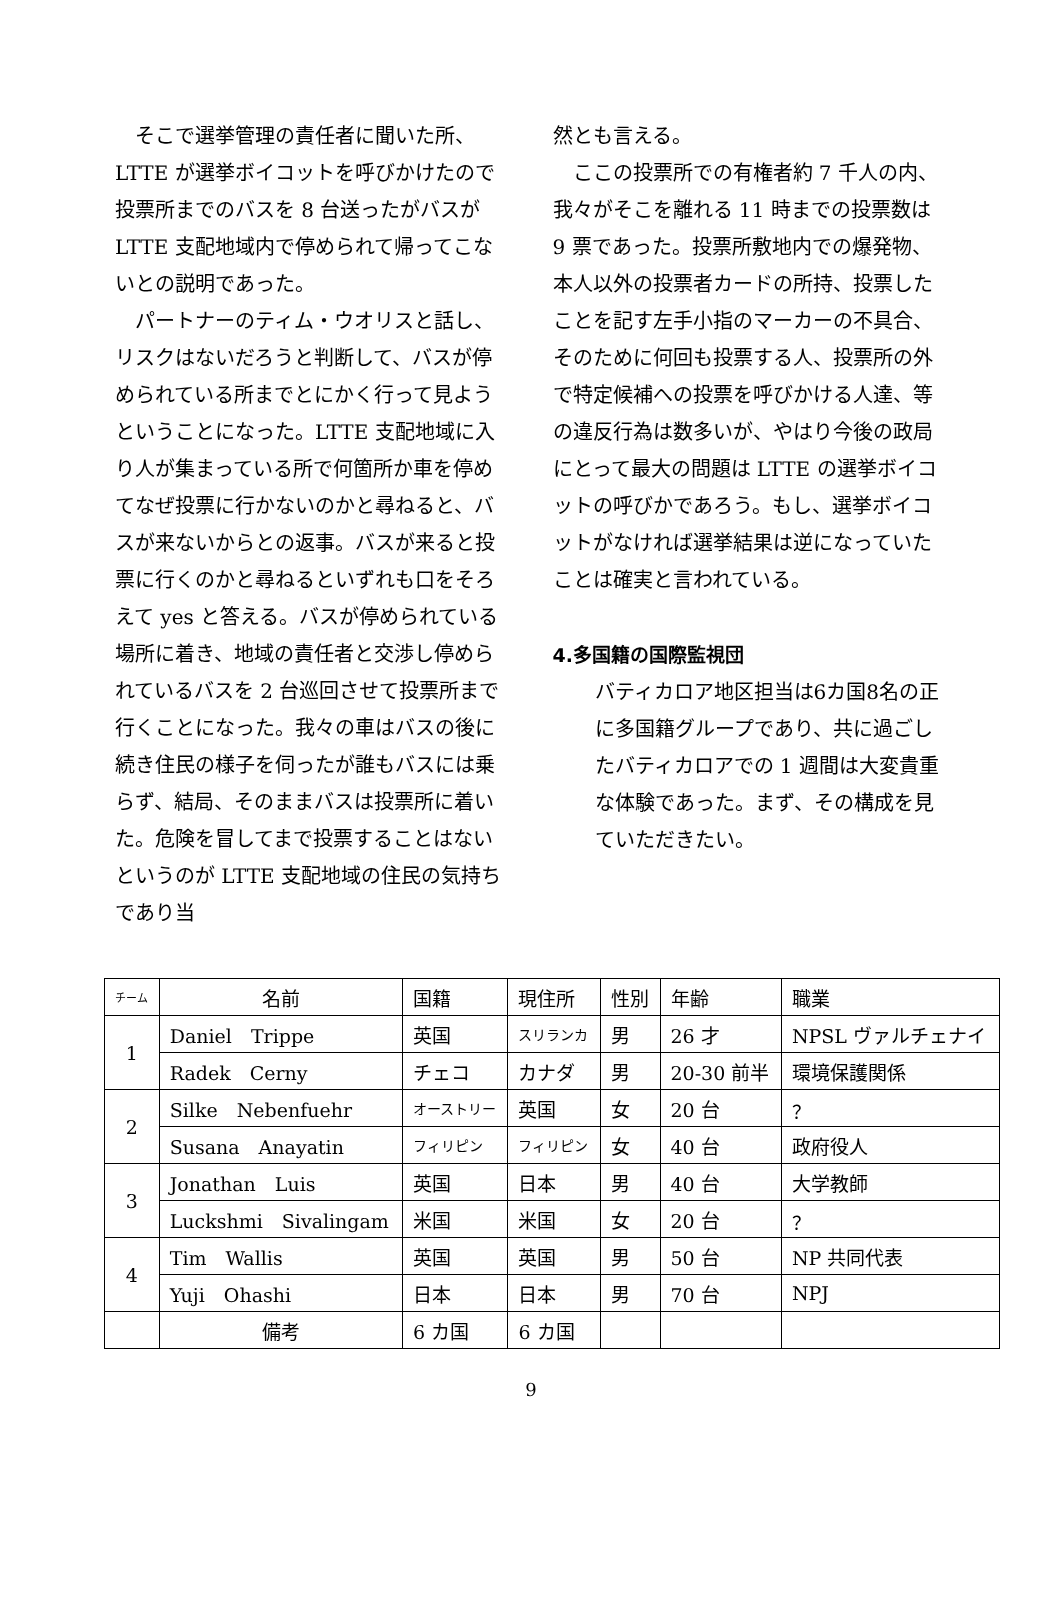そこで選挙管理の責任者に聞いた所、LTTE が選挙ボイコットを呼びかけたので投票所までのバスを 8 台送ったがバスが LTTE 支配地域内で停められて帰ってこないとの説明であった。
　パートナーのティム・ウオリスと話し、リスクはないだろうと判断して、バスが停められている所までとにかく行って見ようということになった。LTTE 支配地域に入り人が集まっている所で何箇所か車を停めてなぜ投票に行かないのかと尋ねると、バスが来ないからとの返事。バスが来ると投票に行くのかと尋ねるといずれも口をそろえて yes と答える。バスが停められている場所に着き、地域の責任者と交渉し停められているバスを 2 台巡回させて投票所まで行くことになった。我々の車はバスの後に続き住民の様子を伺ったが誰もバスには乗らず、結局、そのままバスは投票所に着いた。危険を冒してまで投票することはないというのが LTTE 支配地域の住民の気持ちであり当
然とも言える。
　ここの投票所での有権者約 7 千人の内、我々がそこを離れる 11 時までの投票数は 9 票であった。投票所敷地内での爆発物、本人以外の投票者カードの所持、投票したことを記す左手小指のマーカーの不具合、そのために何回も投票する人、投票所の外で特定候補への投票を呼びかける人達、等の違反行為は数多いが、やはり今後の政局にとって最大の問題は LTTE の選挙ボイコットの呼びかであろう。もし、選挙ボイコットがなければ選挙結果は逆になっていたことは確実と言われている。
4.多国籍の国際監視団
バティカロア地区担当は6カ国8名の正に多国籍グループであり、共に過ごしたバティカロアでの 1 週間は大変貴重な体験であった。まず、その構成を見ていただきたい。
| チーム | 名前 | 国籍 | 現住所 | 性別 | 年齢 | 職業 |
| --- | --- | --- | --- | --- | --- | --- |
| 1 | Daniel Trippe | 英国 | スリランカ | 男 | 26 才 | NPSL ヴァルチェナイ |
| | Radek Cerny | チェコ | カナダ | 男 | 20-30 前半 | 環境保護関係 |
| 2 | Silke Nebenfuehr | オーストリー | 英国 | 女 | 20 台 | ？ |
| | Susana Anayatin | フィリピン | フィリピン | 女 | 40 台 | 政府役人 |
| 3 | Jonathan Luis | 英国 | 日本 | 男 | 40 台 | 大学教師 |
| | Luckshmi Sivalingam | 米国 | 米国 | 女 | 20 台 | ？ |
| 4 | Tim Wallis | 英国 | 英国 | 男 | 50 台 | NP 共同代表 |
| | Yuji Ohashi | 日本 | 日本 | 男 | 70 台 | NPJ |
| | 備考 | 6 カ国 | 6 カ国 | | | |
9